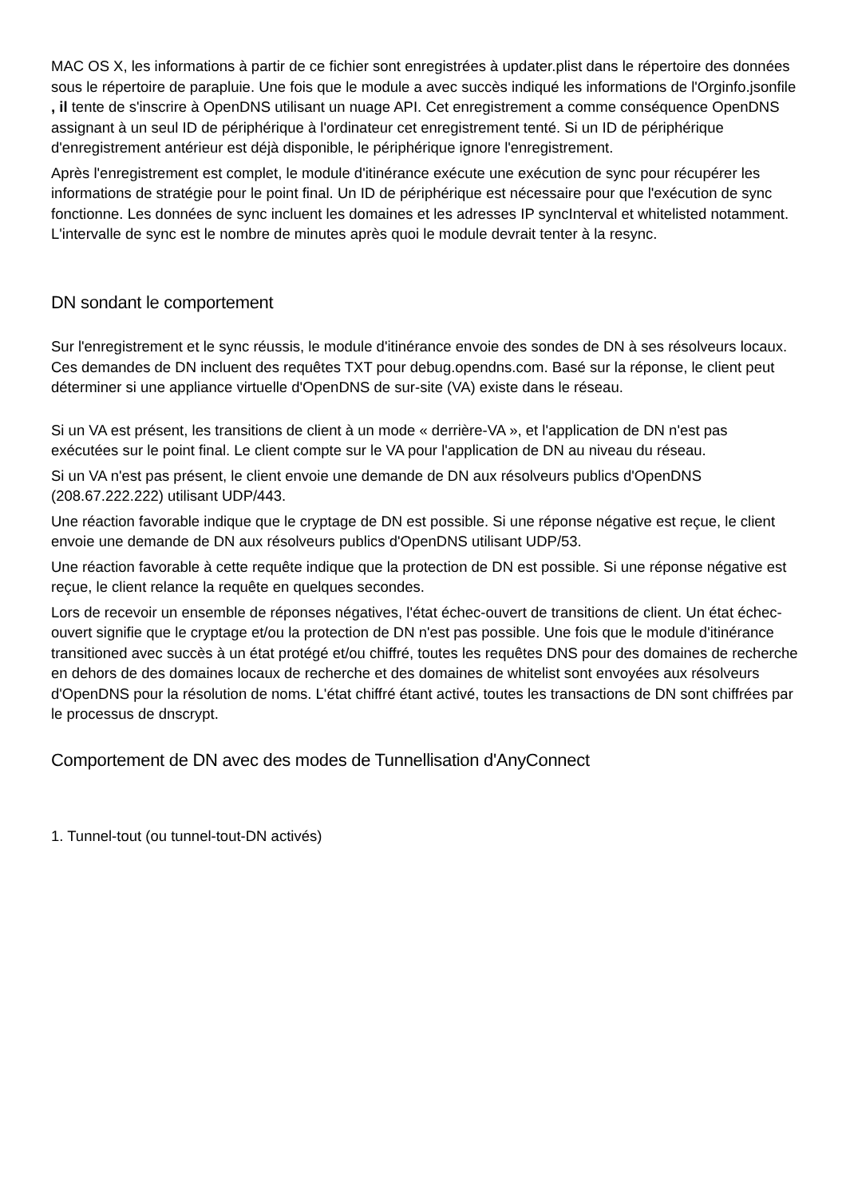MAC OS X, les informations à partir de ce fichier sont enregistrées à updater.plist dans le répertoire des données sous le répertoire de parapluie. Une fois que le module a avec succès indiqué les informations de l'Orginfo.jsonfile , il tente de s'inscrire à OpenDNS utilisant un nuage API. Cet enregistrement a comme conséquence OpenDNS assignant à un seul ID de périphérique à l'ordinateur cet enregistrement tenté. Si un ID de périphérique d'enregistrement antérieur est déjà disponible, le périphérique ignore l'enregistrement.
Après l'enregistrement est complet, le module d'itinérance exécute une exécution de sync pour récupérer les informations de stratégie pour le point final. Un ID de périphérique est nécessaire pour que l'exécution de sync fonctionne. Les données de sync incluent les domaines et les adresses IP syncInterval et whitelisted notamment. L'intervalle de sync est le nombre de minutes après quoi le module devrait tenter à la resync.
DN sondant le comportement
Sur l'enregistrement et le sync réussis, le module d'itinérance envoie des sondes de DN à ses résolveurs locaux. Ces demandes de DN incluent des requêtes TXT pour debug.opendns.com. Basé sur la réponse, le client peut déterminer si une appliance virtuelle d'OpenDNS de sur-site (VA) existe dans le réseau.
Si un VA est présent, les transitions de client à un mode « derrière-VA », et l'application de DN n'est pas exécutées sur le point final. Le client compte sur le VA pour l'application de DN au niveau du réseau.
Si un VA n'est pas présent, le client envoie une demande de DN aux résolveurs publics d'OpenDNS (208.67.222.222) utilisant UDP/443.
Une réaction favorable indique que le cryptage de DN est possible. Si une réponse négative est reçue, le client envoie une demande de DN aux résolveurs publics d'OpenDNS utilisant UDP/53.
Une réaction favorable à cette requête indique que la protection de DN est possible. Si une réponse négative est reçue, le client relance la requête en quelques secondes.
Lors de recevoir un ensemble de réponses négatives, l'état échec-ouvert de transitions de client. Un état échec-ouvert signifie que le cryptage et/ou la protection de DN n'est pas possible. Une fois que le module d'itinérance transitioned avec succès à un état protégé et/ou chiffré, toutes les requêtes DNS pour des domaines de recherche en dehors de des domaines locaux de recherche et des domaines de whitelist sont envoyées aux résolveurs d'OpenDNS pour la résolution de noms. L'état chiffré étant activé, toutes les transactions de DN sont chiffrées par le processus de dnscrypt.
Comportement de DN avec des modes de Tunnellisation d'AnyConnect
1. Tunnel-tout (ou tunnel-tout-DN activés)